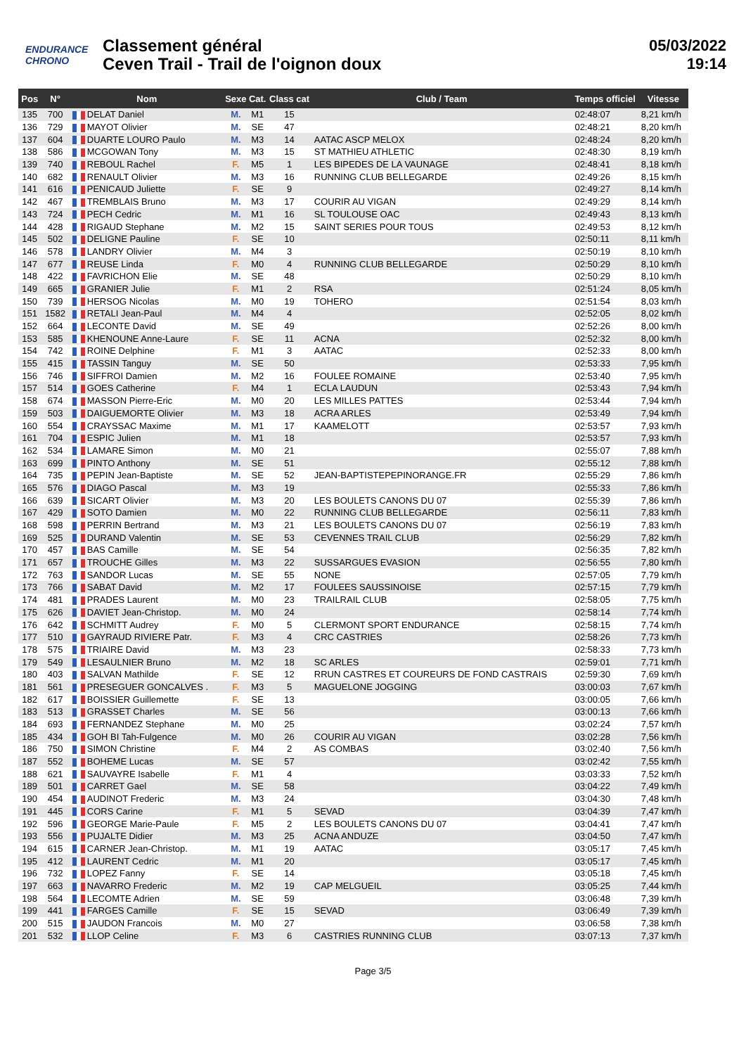ENDURANCE CHRONO
Classement général
Ceven Trail - Trail de l'oignon doux
05/03/2022
19:14
| Pos | N° | Nom | Sexe | Cat. | Class cat | Club / Team | Temps officiel | Vitesse |
| --- | --- | --- | --- | --- | --- | --- | --- | --- |
| 135 | 700 | DELAT Daniel | M. | M1 | 15 | | 02:48:07 | 8,21 km/h |
| 136 | 729 | MAYOT Olivier | M. | SE | 47 | | 02:48:21 | 8,20 km/h |
| 137 | 604 | DUARTE LOURO Paulo | M. | M3 | 14 | AATAC ASCP MELOX | 02:48:24 | 8,20 km/h |
| 138 | 586 | MCGOWAN Tony | M. | M3 | 15 | ST MATHIEU ATHLETIC | 02:48:30 | 8,19 km/h |
| 139 | 740 | REBOUL Rachel | F. | M5 | 1 | LES BIPEDES DE LA VAUNAGE | 02:48:41 | 8,18 km/h |
| 140 | 682 | RENAULT Olivier | M. | M3 | 16 | RUNNING CLUB BELLEGARDE | 02:49:26 | 8,15 km/h |
| 141 | 616 | PENICAUD Juliette | F. | SE | 9 | | 02:49:27 | 8,14 km/h |
| 142 | 467 | TREMBLAIS Bruno | M. | M3 | 17 | COURIR AU VIGAN | 02:49:29 | 8,14 km/h |
| 143 | 724 | PECH Cedric | M. | M1 | 16 | SL TOULOUSE OAC | 02:49:43 | 8,13 km/h |
| 144 | 428 | RIGAUD Stephane | M. | M2 | 15 | SAINT SERIES POUR TOUS | 02:49:53 | 8,12 km/h |
| 145 | 502 | DELIGNE Pauline | F. | SE | 10 | | 02:50:11 | 8,11 km/h |
| 146 | 578 | LANDRY Olivier | M. | M4 | 3 | | 02:50:19 | 8,10 km/h |
| 147 | 677 | REUSE Linda | F. | M0 | 4 | RUNNING CLUB BELLEGARDE | 02:50:29 | 8,10 km/h |
| 148 | 422 | FAVRICHON Elie | M. | SE | 48 | | 02:50:29 | 8,10 km/h |
| 149 | 665 | GRANIER Julie | F. | M1 | 2 | RSA | 02:51:24 | 8,05 km/h |
| 150 | 739 | HERSOG Nicolas | M. | M0 | 19 | TOHERO | 02:51:54 | 8,03 km/h |
| 151 | 1582 | RETALI Jean-Paul | M. | M4 | 4 | | 02:52:05 | 8,02 km/h |
| 152 | 664 | LECONTE David | M. | SE | 49 | | 02:52:26 | 8,00 km/h |
| 153 | 585 | KHENOUNE Anne-Laure | F. | SE | 11 | ACNA | 02:52:32 | 8,00 km/h |
| 154 | 742 | ROINE Delphine | F. | M1 | 3 | AATAC | 02:52:33 | 8,00 km/h |
| 155 | 415 | TASSIN Tanguy | M. | SE | 50 | | 02:53:33 | 7,95 km/h |
| 156 | 746 | SIFFROI Damien | M. | M2 | 16 | FOULEE ROMAINE | 02:53:40 | 7,95 km/h |
| 157 | 514 | GOES Catherine | F. | M4 | 1 | ECLA LAUDUN | 02:53:43 | 7,94 km/h |
| 158 | 674 | MASSON Pierre-Eric | M. | M0 | 20 | LES MILLES PATTES | 02:53:44 | 7,94 km/h |
| 159 | 503 | DAIGUEMORTE Olivier | M. | M3 | 18 | ACRA ARLES | 02:53:49 | 7,94 km/h |
| 160 | 554 | CRAYSSAC Maxime | M. | M1 | 17 | KAAMELOTT | 02:53:57 | 7,93 km/h |
| 161 | 704 | ESPIC Julien | M. | M1 | 18 | | 02:53:57 | 7,93 km/h |
| 162 | 534 | LAMARE Simon | M. | M0 | 21 | | 02:55:07 | 7,88 km/h |
| 163 | 699 | PINTO Anthony | M. | SE | 51 | | 02:55:12 | 7,88 km/h |
| 164 | 735 | PEPIN Jean-Baptiste | M. | SE | 52 | JEAN-BAPTISTEPEPINORANGE.FR | 02:55:29 | 7,86 km/h |
| 165 | 576 | DIAGO Pascal | M. | M3 | 19 | | 02:55:33 | 7,86 km/h |
| 166 | 639 | SICART Olivier | M. | M3 | 20 | LES BOULETS CANONS DU 07 | 02:55:39 | 7,86 km/h |
| 167 | 429 | SOTO Damien | M. | M0 | 22 | RUNNING CLUB BELLEGARDE | 02:56:11 | 7,83 km/h |
| 168 | 598 | PERRIN Bertrand | M. | M3 | 21 | LES BOULETS CANONS DU 07 | 02:56:19 | 7,83 km/h |
| 169 | 525 | DURAND Valentin | M. | SE | 53 | CEVENNES TRAIL CLUB | 02:56:29 | 7,82 km/h |
| 170 | 457 | BAS Camille | M. | SE | 54 | | 02:56:35 | 7,82 km/h |
| 171 | 657 | TROUCHE Gilles | M. | M3 | 22 | SUSSARGUES EVASION | 02:56:55 | 7,80 km/h |
| 172 | 763 | SANDOR Lucas | M. | SE | 55 | NONE | 02:57:05 | 7,79 km/h |
| 173 | 766 | SABAT David | M. | M2 | 17 | FOULEES SAUSSINOISE | 02:57:15 | 7,79 km/h |
| 174 | 481 | PRADES Laurent | M. | M0 | 23 | TRAILRAIL CLUB | 02:58:05 | 7,75 km/h |
| 175 | 626 | DAVIET Jean-Christop. | M. | M0 | 24 | | 02:58:14 | 7,74 km/h |
| 176 | 642 | SCHMITT Audrey | F. | M0 | 5 | CLERMONT SPORT ENDURANCE | 02:58:15 | 7,74 km/h |
| 177 | 510 | GAYRAUD RIVIERE Patr. | F. | M3 | 4 | CRC CASTRIES | 02:58:26 | 7,73 km/h |
| 178 | 575 | TRIAIRE David | M. | M3 | 23 | | 02:58:33 | 7,73 km/h |
| 179 | 549 | LESAULNIER Bruno | M. | M2 | 18 | SC ARLES | 02:59:01 | 7,71 km/h |
| 180 | 403 | SALVAN Mathilde | F. | SE | 12 | RRUN CASTRES ET COUREURS DE FOND CASTRAIS | 02:59:30 | 7,69 km/h |
| 181 | 561 | PRESEGUER GONCALVES . | F. | M3 | 5 | MAGUELONE JOGGING | 03:00:03 | 7,67 km/h |
| 182 | 617 | BOISSIER Guillemette | F. | SE | 13 | | 03:00:05 | 7,66 km/h |
| 183 | 513 | GRASSET Charles | M. | SE | 56 | | 03:00:13 | 7,66 km/h |
| 184 | 693 | FERNANDEZ Stephane | M. | M0 | 25 | | 03:02:24 | 7,57 km/h |
| 185 | 434 | GOH BI Tah-Fulgence | M. | M0 | 26 | COURIR AU VIGAN | 03:02:28 | 7,56 km/h |
| 186 | 750 | SIMON Christine | F. | M4 | 2 | AS COMBAS | 03:02:40 | 7,56 km/h |
| 187 | 552 | BOHEME Lucas | M. | SE | 57 | | 03:02:42 | 7,55 km/h |
| 188 | 621 | SAUVAYRE Isabelle | F. | M1 | 4 | | 03:03:33 | 7,52 km/h |
| 189 | 501 | CARRET Gael | M. | SE | 58 | | 03:04:22 | 7,49 km/h |
| 190 | 454 | AUDINOT Frederic | M. | M3 | 24 | | 03:04:30 | 7,48 km/h |
| 191 | 445 | CORS Carine | F. | M1 | 5 | SEVAD | 03:04:39 | 7,47 km/h |
| 192 | 596 | GEORGE Marie-Paule | F. | M5 | 2 | LES BOULETS CANONS DU 07 | 03:04:41 | 7,47 km/h |
| 193 | 556 | PUJALTE Didier | M. | M3 | 25 | ACNA ANDUZE | 03:04:50 | 7,47 km/h |
| 194 | 615 | CARNER Jean-Christop. | M. | M1 | 19 | AATAC | 03:05:17 | 7,45 km/h |
| 195 | 412 | LAURENT Cedric | M. | M1 | 20 | | 03:05:17 | 7,45 km/h |
| 196 | 732 | LOPEZ Fanny | F. | SE | 14 | | 03:05:18 | 7,45 km/h |
| 197 | 663 | NAVARRO Frederic | M. | M2 | 19 | CAP MELGUEIL | 03:05:25 | 7,44 km/h |
| 198 | 564 | LECOMTE Adrien | M. | SE | 59 | | 03:06:48 | 7,39 km/h |
| 199 | 441 | FARGES Camille | F. | SE | 15 | SEVAD | 03:06:49 | 7,39 km/h |
| 200 | 515 | JAUDON Francois | M. | M0 | 27 | | 03:06:58 | 7,38 km/h |
| 201 | 532 | LLOP Celine | F. | M3 | 6 | CASTRIES RUNNING CLUB | 03:07:13 | 7,37 km/h |
Page 3/5